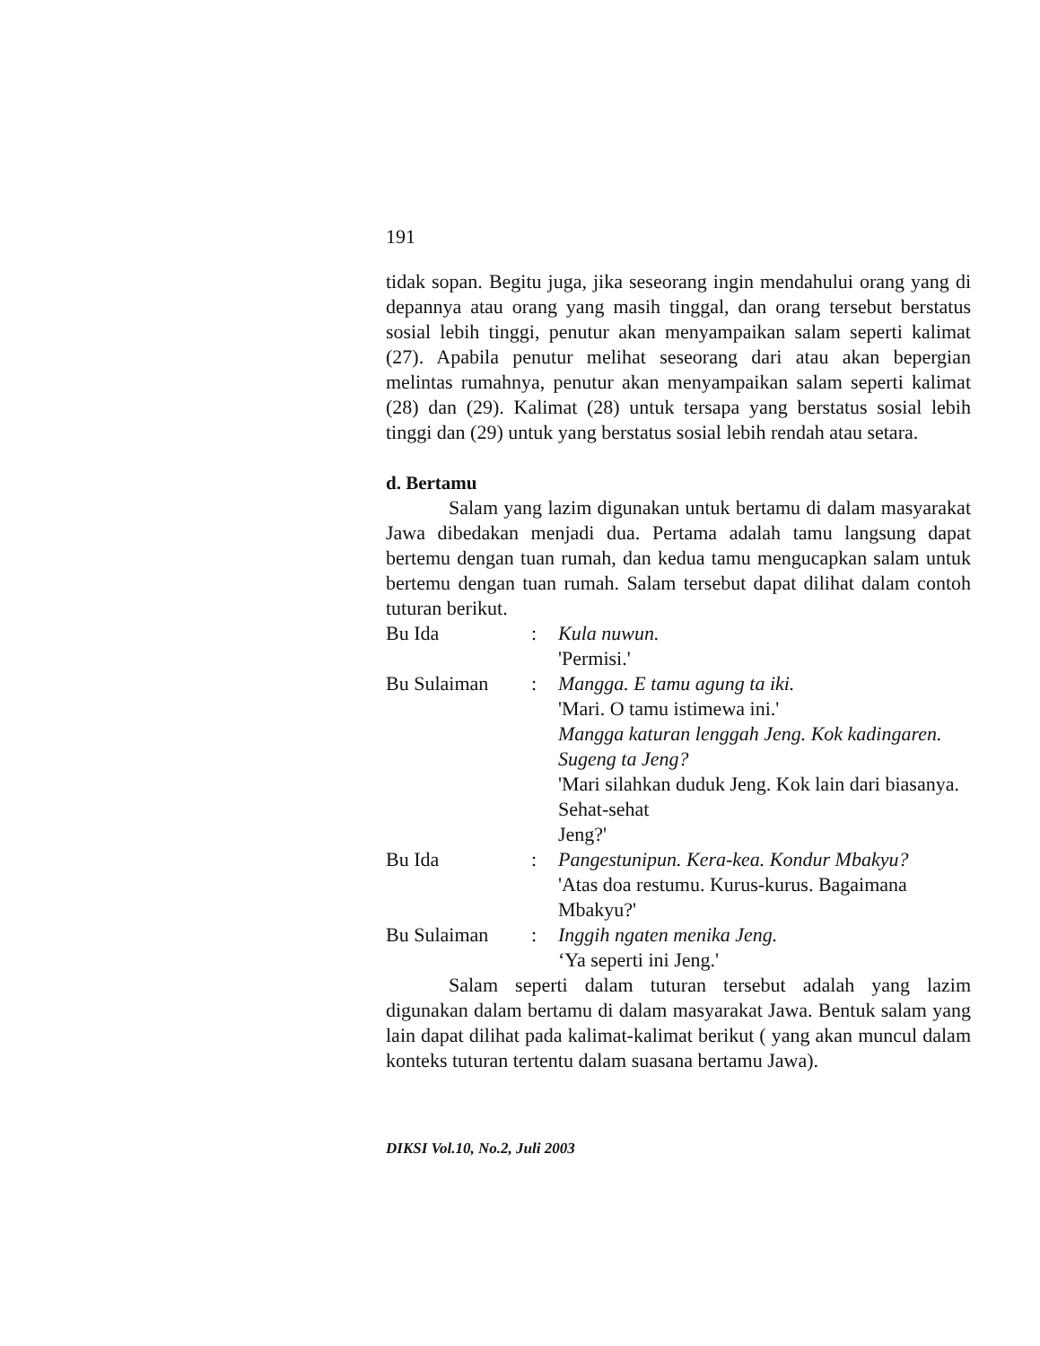191
tidak sopan. Begitu juga, jika seseorang ingin mendahului orang yang di depannya atau orang yang masih tinggal, dan orang tersebut berstatus sosial lebih tinggi, penutur akan menyampaikan salam seperti kalimat (27). Apabila penutur melihat seseorang dari atau akan bepergian melintas rumahnya, penutur akan menyampaikan salam seperti kalimat (28) dan (29). Kalimat (28) untuk tersapa yang berstatus sosial lebih tinggi dan (29) untuk yang berstatus sosial lebih rendah atau setara.
d. Bertamu
Salam yang lazim digunakan untuk bertamu di dalam masyarakat Jawa dibedakan menjadi dua. Pertama adalah tamu langsung dapat bertemu dengan tuan rumah, dan kedua tamu mengucapkan salam untuk bertemu dengan tuan rumah. Salam tersebut dapat dilihat dalam contoh tuturan berikut.
| Bu Ida | : | Kula nuwun. 'Permisi.' |
| Bu Sulaiman | : | Mangga. E tamu agung ta iki. 'Mari. O tamu istimewa ini.' Mangga katuran lenggah Jeng. Kok kadingaren. Sugeng ta Jeng? 'Mari silahkan duduk Jeng. Kok lain dari biasanya. Sehat-sehat Jeng?' |
| Bu Ida | : | Pangestunipun. Kera-kea. Kondur Mbakyu? 'Atas doa restumu. Kurus-kurus. Bagaimana Mbakyu?' |
| Bu Sulaiman | : | Inggih ngaten menika Jeng. ‘Ya seperti ini Jeng.' |
Salam seperti dalam tuturan tersebut adalah yang lazim digunakan dalam bertamu di dalam masyarakat Jawa. Bentuk salam yang lain dapat dilihat pada kalimat-kalimat berikut ( yang akan muncul dalam konteks tuturan tertentu dalam suasana bertamu Jawa).
DIKSI Vol.10, No.2, Juli 2003